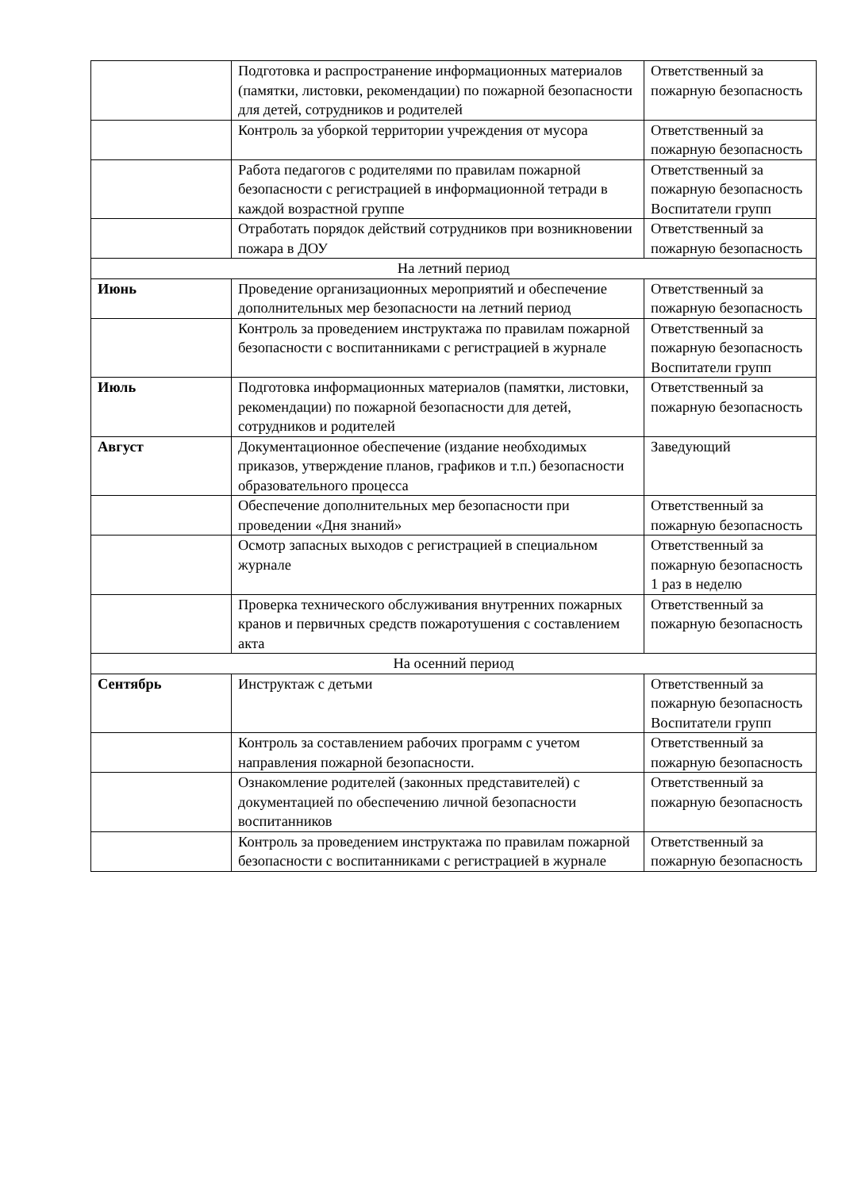| | Подготовка и распространение информационных материалов (памятки, листовки, рекомендации) по пожарной безопасности для детей, сотрудников и родителей | Ответственный за пожарную безопасность |
| | Контроль за уборкой территории учреждения от мусора | Ответственный за пожарную безопасность |
| | Работа педагогов с родителями по правилам пожарной безопасности с регистрацией в информационной тетради в каждой возрастной группе | Ответственный за пожарную безопасность Воспитатели групп |
| | Отработать порядок действий сотрудников при возникновении пожара в ДОУ | Ответственный за пожарную безопасность |
| На летний период | | |
| Июнь | Проведение организационных мероприятий и обеспечение дополнительных мер безопасности на летний период | Ответственный за пожарную безопасность |
| | Контроль за проведением инструктажа по правилам пожарной безопасности с воспитанниками с регистрацией в журнале | Ответственный за пожарную безопасность Воспитатели групп |
| Июль | Подготовка информационных материалов (памятки, листовки, рекомендации) по пожарной безопасности для детей, сотрудников и родителей | Ответственный за пожарную безопасность |
| Август | Документационное обеспечение (издание необходимых приказов, утверждение планов, графиков и т.п.) безопасности образовательного процесса | Заведующий |
| | Обеспечение дополнительных мер безопасности при проведении «Дня знаний» | Ответственный за пожарную безопасность |
| | Осмотр запасных выходов с регистрацией в специальном журнале | Ответственный за пожарную безопасность 1 раз в неделю |
| | Проверка технического обслуживания внутренних пожарных кранов и первичных средств пожаротушения с составлением акта | Ответственный за пожарную безопасность |
| На осенний период | | |
| Сентябрь | Инструктаж с детьми | Ответственный за пожарную безопасность Воспитатели групп |
| | Контроль за составлением рабочих программ с учетом направления пожарной безопасности. | Ответственный за пожарную безопасность |
| | Ознакомление родителей (законных представителей) с документацией по обеспечению личной безопасности воспитанников | Ответственный за пожарную безопасность |
| | Контроль за проведением инструктажа по правилам пожарной безопасности с воспитанниками с регистрацией в журнале | Ответственный за пожарную безопасность |